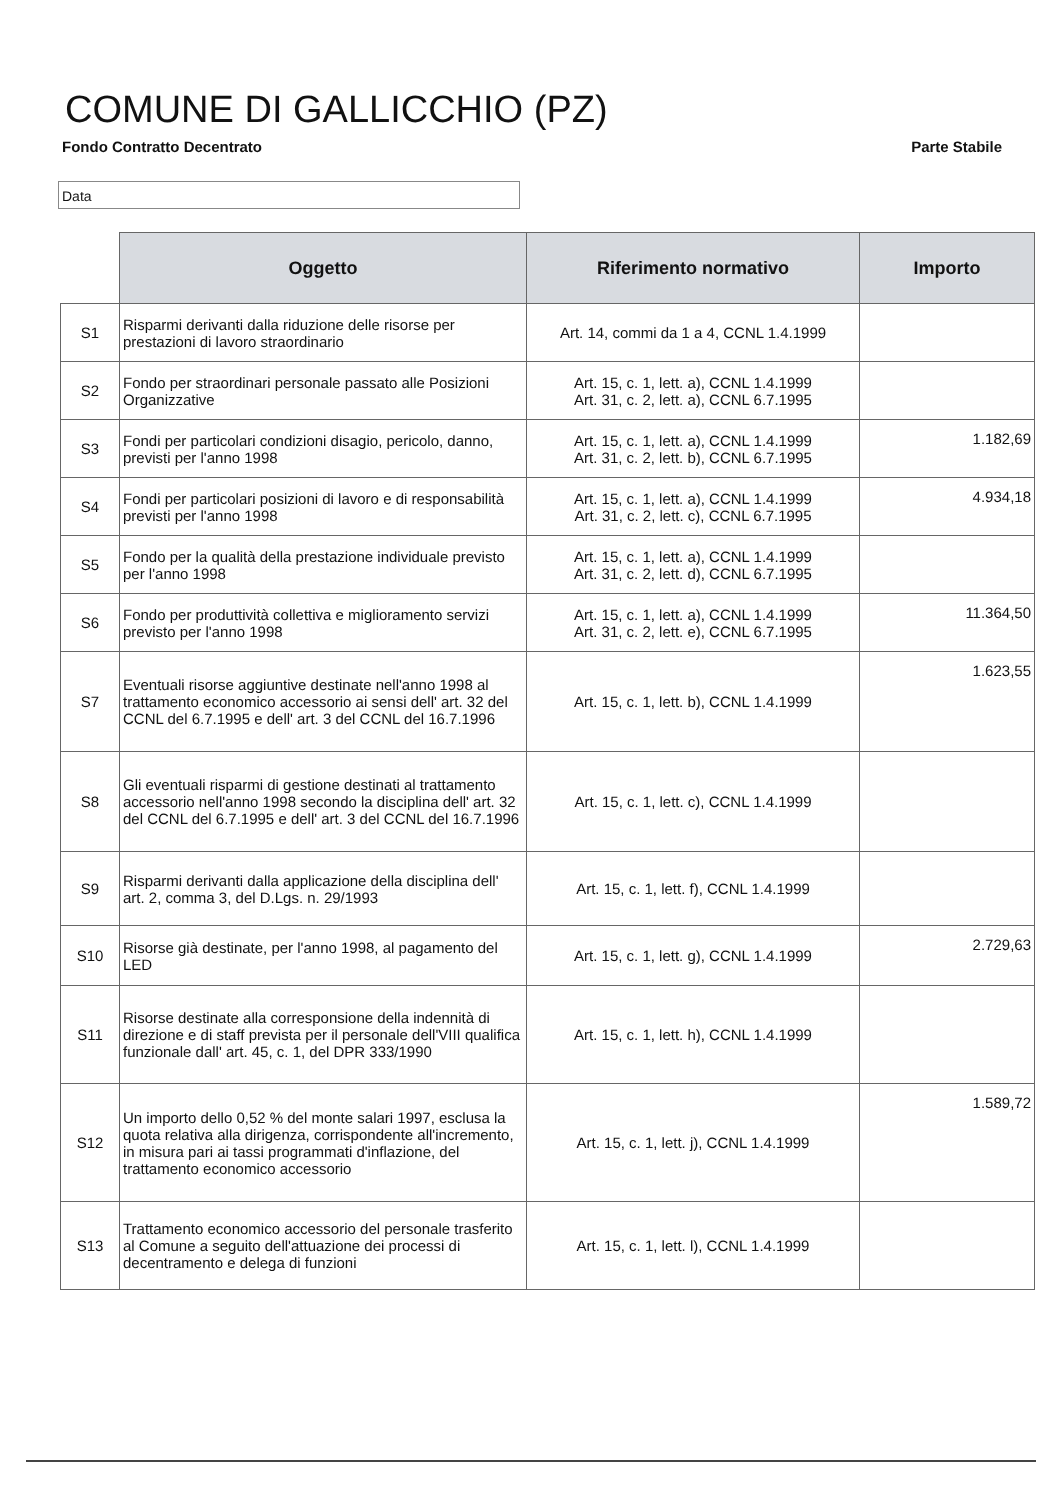COMUNE DI GALLICCHIO (PZ)
Fondo Contratto Decentrato Parte Stabile
Data
| | Oggetto | Riferimento normativo | Importo |
| --- | --- | --- | --- |
| S1 | Risparmi derivanti dalla riduzione delle risorse per prestazioni di lavoro straordinario | Art. 14, commi da 1 a 4, CCNL 1.4.1999 | |
| S2 | Fondo per straordinari personale passato alle Posizioni Organizzative | Art. 15, c. 1, lett. a), CCNL 1.4.1999 Art. 31, c. 2, lett. a), CCNL 6.7.1995 | |
| S3 | Fondi per particolari condizioni disagio, pericolo, danno, previsti per l'anno 1998 | Art. 15, c. 1, lett. a), CCNL 1.4.1999 Art. 31, c. 2, lett. b), CCNL 6.7.1995 | 1.182,69 |
| S4 | Fondi per particolari posizioni di lavoro e di responsabilità previsti per l'anno 1998 | Art. 15, c. 1, lett. a), CCNL 1.4.1999 Art. 31, c. 2, lett. c), CCNL 6.7.1995 | 4.934,18 |
| S5 | Fondo per la qualità della prestazione individuale previsto per l'anno 1998 | Art. 15, c. 1, lett. a), CCNL 1.4.1999 Art. 31, c. 2, lett. d), CCNL 6.7.1995 | |
| S6 | Fondo per produttività collettiva e miglioramento servizi previsto per l'anno 1998 | Art. 15, c. 1, lett. a), CCNL 1.4.1999 Art. 31, c. 2, lett. e), CCNL 6.7.1995 | 11.364,50 |
| S7 | Eventuali risorse aggiuntive destinate nell'anno 1998 al trattamento economico accessorio ai sensi dell' art. 32 del CCNL del 6.7.1995 e dell' art. 3 del CCNL del 16.7.1996 | Art. 15, c. 1, lett. b), CCNL 1.4.1999 | 1.623,55 |
| S8 | Gli eventuali risparmi di gestione destinati al trattamento accessorio nell'anno 1998 secondo la disciplina dell' art. 32 del CCNL del 6.7.1995 e dell' art. 3 del CCNL del 16.7.1996 | Art. 15, c. 1, lett. c), CCNL 1.4.1999 | |
| S9 | Risparmi derivanti dalla applicazione della disciplina dell' art. 2, comma 3, del D.Lgs. n. 29/1993 | Art. 15, c. 1, lett. f), CCNL 1.4.1999 | |
| S10 | Risorse già destinate, per l'anno 1998, al pagamento del LED | Art. 15, c. 1, lett. g), CCNL 1.4.1999 | 2.729,63 |
| S11 | Risorse destinate alla corresponsione della indennità di direzione e di staff prevista per il personale dell'VIII qualifica funzionale dall' art. 45, c. 1, del DPR 333/1990 | Art. 15, c. 1, lett. h), CCNL 1.4.1999 | |
| S12 | Un importo dello 0,52 % del monte salari 1997, esclusa la quota relativa alla dirigenza, corrispondente all'incremento, in misura pari ai tassi programmati d'inflazione, del trattamento economico accessorio | Art. 15, c. 1, lett. j), CCNL 1.4.1999 | 1.589,72 |
| S13 | Trattamento economico accessorio del personale trasferito al Comune a seguito dell'attuazione dei processi di decentramento e delega di funzioni | Art. 15, c. 1, lett. l), CCNL 1.4.1999 | |